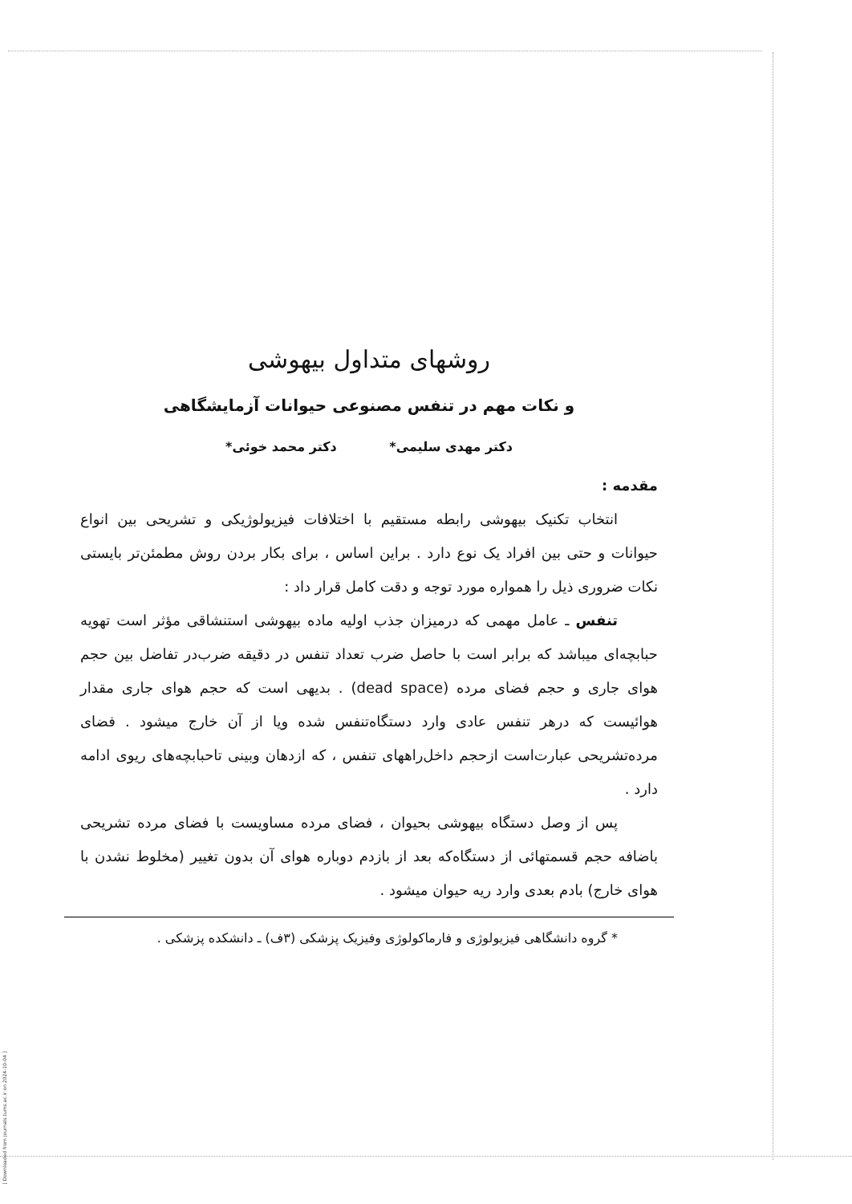[ Downloaded from journals.tums.ac.ir on 2024-10-04 ]
روشهای متداول بیهوشی
و نکات مهم در تنفس مصنوعی حیوانات آزمایشگاهی
دکتر مهدی سلیمی* دکتر محمد خوئی*
مقدمه :
انتخاب تکنیک بیهوشی رابطه مستقیم با اختلافات فیزیولوژیکی و تشریحی بین انواع حیوانات و حتی بین افراد یک نوع دارد . براین اساس ، برای بکار بردن روش مطمئن‌تر بایستی نکات ضروری ذیل را همواره مورد توجه و دقت کامل قرار داد :
تنفس ـ عامل مهمی که درمیزان جذب اولیه ماده بیهوشی استنشاقی مؤثر است تهویه حبابچه‌ای میباشد که برابر است با حاصل ضرب تعداد تنفس در دقیقه ضرب‌در تفاضل بین حجم هوای جاری و حجم فضای مرده (dead space) . بدیهی است که حجم هوای جاری مقدار هوائیست که درهر تنفس عادی وارد دستگاه‌تنفس شده ویا از آن خارج میشود . فضای مرده‌تشریحی عبارت‌است ازحجم داخل‌راههای تنفس ، که ازدهان وبینی تاحبابچه‌های ریوی ادامه دارد .
پس از وصل دستگاه بیهوشی بحیوان ، فضای مرده مساویست با فضای مرده تشریحی باضافه حجم قسمتهائی از دستگاه‌که بعد از بازدم دوباره هوای آن بدون تغییر (مخلوط نشدن با هوای خارج) بادم بعدی وارد ریه حیوان میشود .
* گروه دانشگاهی فیزیولوژی و فارماکولوژی وفیزیک پزشکی (۳ف) ـ دانشکده پزشکی .